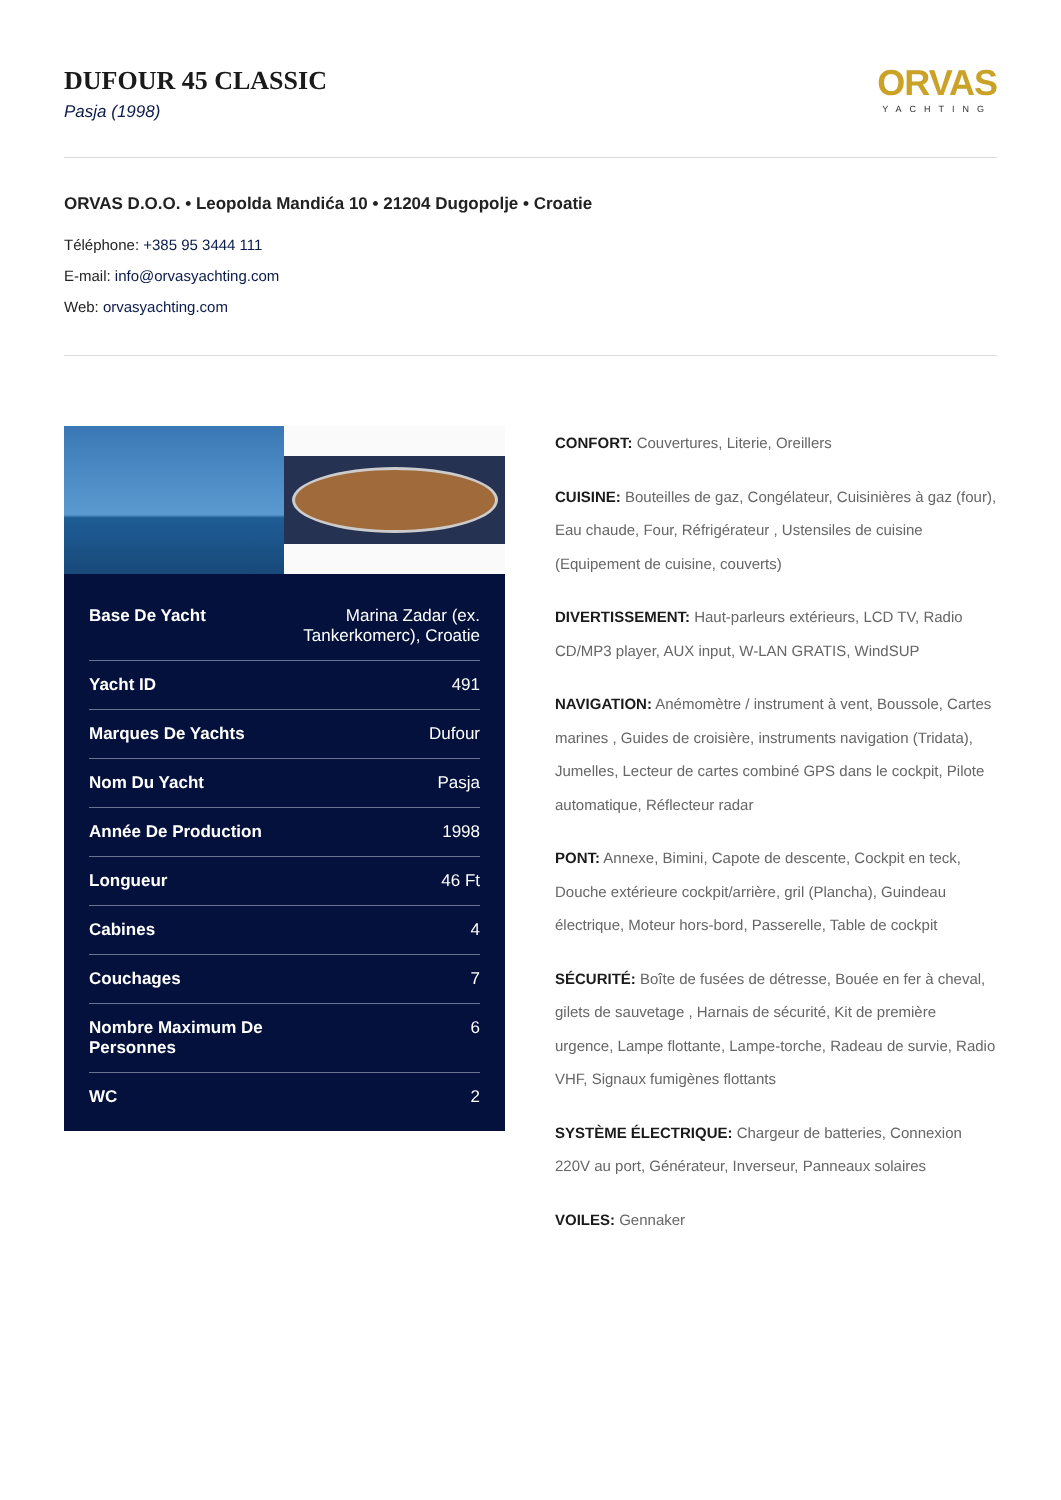DUFOUR 45 CLASSIC
Pasja (1998)
ORVAS
YACHTING
ORVAS D.O.O. • Leopolda Mandića 10 • 21204 Dugopolje • Croatie
Téléphone: +385 95 3444 111
E-mail: info@orvasyachting.com
Web: orvasyachting.com
| Base De Yacht | Marina Zadar (ex. Tankerkomerc), Croatie |
| Yacht ID | 491 |
| Marques De Yachts | Dufour |
| Nom Du Yacht | Pasja |
| Année De Production | 1998 |
| Longueur | 46 Ft |
| Cabines | 4 |
| Couchages | 7 |
| Nombre Maximum De Personnes | 6 |
| WC | 2 |
CONFORT: Couvertures, Literie, Oreillers
CUISINE: Bouteilles de gaz, Congélateur, Cuisinières à gaz (four), Eau chaude, Four, Réfrigérateur , Ustensiles de cuisine (Equipement de cuisine, couverts)
DIVERTISSEMENT: Haut-parleurs extérieurs, LCD TV, Radio CD/MP3 player, AUX input, W-LAN GRATIS, WindSUP
NAVIGATION: Anémomètre / instrument à vent, Boussole, Cartes marines , Guides de croisière, instruments navigation (Tridata), Jumelles, Lecteur de cartes combiné GPS dans le cockpit, Pilote automatique, Réflecteur radar
PONT: Annexe, Bimini, Capote de descente, Cockpit en teck, Douche extérieure cockpit/arrière, gril (Plancha), Guindeau électrique, Moteur hors-bord, Passerelle, Table de cockpit
SÉCURITÉ: Boîte de fusées de détresse, Bouée en fer à cheval, gilets de sauvetage , Harnais de sécurité, Kit de première urgence, Lampe flottante, Lampe-torche, Radeau de survie, Radio VHF, Signaux fumigènes flottants
SYSTÈME ÉLECTRIQUE: Chargeur de batteries, Connexion 220V au port, Générateur, Inverseur, Panneaux solaires
VOILES: Gennaker